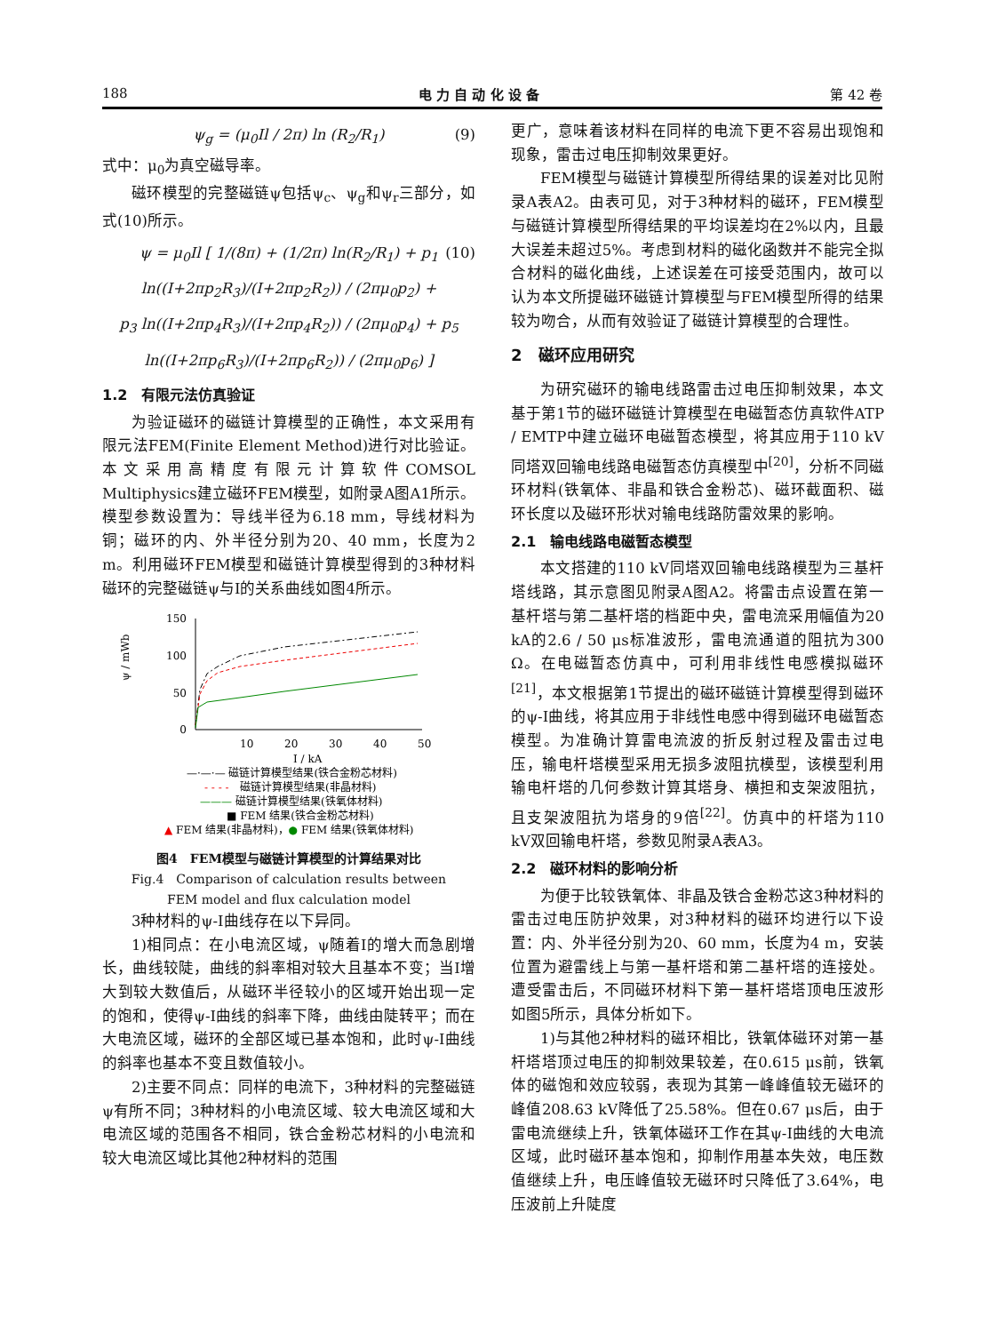188 电 力 自 动 化 设 备 第 42 卷
ψ<sub>g</sub> = (μ<sub>0</sub>Il / 2π) ln (R<sub>2</sub>/R<sub>1</sub>) (9)
式中：μ<sub>0</sub>为真空磁导率。
磁环模型的完整磁链ψ包括ψ<sub>c</sub>、ψ<sub>g</sub>和ψ<sub>r</sub>三部分，如式(10)所示。
ψ = μ<sub>0</sub>Il [ 1/(8π) + (1/2π) ln(R<sub>2</sub>/R<sub>1</sub>) + p<sub>1</sub> ln((I+2πp<sub>2</sub>R<sub>3</sub>)/(I+2πp<sub>2</sub>R<sub>2</sub>)) / (2πμ<sub>0</sub>p<sub>2</sub>) +
p<sub>3</sub> ln((I+2πp<sub>4</sub>R<sub>3</sub>)/(I+2πp<sub>4</sub>R<sub>2</sub>)) / (2πμ<sub>0</sub>p<sub>4</sub>) + p<sub>5</sub> ln((I+2πp<sub>6</sub>R<sub>3</sub>)/(I+2πp<sub>6</sub>R<sub>2</sub>)) / (2πμ<sub>0</sub>p<sub>6</sub>) ]
(10)
1.2　有限元法仿真验证
为验证磁环的磁链计算模型的正确性，本文采用有限元法FEM(Finite Element Method)进行对比验证。本文采用高精度有限元计算软件COMSOL Multiphysics建立磁环FEM模型，如附录A图A1所示。模型参数设置为：导线半径为6.18 mm，导线材料为铜；磁环的内、外半径分别为20、40 mm，长度为2 m。利用磁环FEM模型和磁链计算模型得到的3种材料磁环的完整磁链ψ与I的关系曲线如图4所示。
150
100
50
0
10
20
30
40
50
ψ / mWb
I / kA
—·—·— 磁链计算模型结果(铁合金粉芯材料)
- - - -
磁链计算模型结果(非晶材料)
———
磁链计算模型结果(铁氧体材料)
■ FEM 结果(铁合金粉芯材料)
▲ FEM 结果(非晶材料)，● FEM 结果(铁氧体材料)
图4　FEM模型与磁链计算模型的计算结果对比
Fig.4　Comparison of calculation results between
FEM model and flux calculation model
3种材料的ψ-I曲线存在以下异同。
1)相同点：在小电流区域，ψ随着I的增大而急剧增长，曲线较陡，曲线的斜率相对较大且基本不变；当I增大到较大数值后，从磁环半径较小的区域开始出现一定的饱和，使得ψ-I曲线的斜率下降，曲线由陡转平；而在大电流区域，磁环的全部区域已基本饱和，此时ψ-I曲线的斜率也基本不变且数值较小。
2)主要不同点：同样的电流下，3种材料的完整磁链ψ有所不同；3种材料的小电流区域、较大电流区域和大电流区域的范围各不相同，铁合金粉芯材料的小电流和较大电流区域比其他2种材料的范围
更广，意味着该材料在同样的电流下更不容易出现饱和现象，雷击过电压抑制效果更好。
FEM模型与磁链计算模型所得结果的误差对比见附录A表A2。由表可见，对于3种材料的磁环，FEM模型与磁链计算模型所得结果的平均误差均在2%以内，且最大误差未超过5%。考虑到材料的磁化函数并不能完全拟合材料的磁化曲线，上述误差在可接受范围内，故可以认为本文所提磁环磁链计算模型与FEM模型所得的结果较为吻合，从而有效验证了磁链计算模型的合理性。
2　磁环应用研究
为研究磁环的输电线路雷击过电压抑制效果，本文基于第1节的磁环磁链计算模型在电磁暂态仿真软件ATP / EMTP中建立磁环电磁暂态模型，将其应用于110 kV同塔双回输电线路电磁暂态仿真模型中<sup>[20]</sup>，分析不同磁环材料(铁氧体、非晶和铁合金粉芯)、磁环截面积、磁环长度以及磁环形状对输电线路防雷效果的影响。
2.1　输电线路电磁暂态模型
本文搭建的110 kV同塔双回输电线路模型为三基杆塔线路，其示意图见附录A图A2。将雷击点设置在第一基杆塔与第二基杆塔的档距中央，雷电流采用幅值为20 kA的2.6 / 50 μs标准波形，雷电流通道的阻抗为300 Ω。在电磁暂态仿真中，可利用非线性电感模拟磁环<sup>[21]</sup>，本文根据第1节提出的磁环磁链计算模型得到磁环的ψ-I曲线，将其应用于非线性电感中得到磁环电磁暂态模型。为准确计算雷电流波的折反射过程及雷击过电压，输电杆塔模型采用无损多波阻抗模型，该模型利用输电杆塔的几何参数计算其塔身、横担和支架波阻抗，且支架波阻抗为塔身的9倍<sup>[22]</sup>。仿真中的杆塔为110 kV双回输电杆塔，参数见附录A表A3。
2.2　磁环材料的影响分析
为便于比较铁氧体、非晶及铁合金粉芯这3种材料的雷击过电压防护效果，对3种材料的磁环均进行以下设置：内、外半径分别为20、60 mm，长度为4 m，安装位置为避雷线上与第一基杆塔和第二基杆塔的连接处。遭受雷击后，不同磁环材料下第一基杆塔塔顶电压波形如图5所示，具体分析如下。
1)与其他2种材料的磁环相比，铁氧体磁环对第一基杆塔塔顶过电压的抑制效果较差，在0.615 μs前，铁氧体的磁饱和效应较弱，表现为其第一峰峰值较无磁环的峰值208.63 kV降低了25.58%。但在0.67 μs后，由于雷电流继续上升，铁氧体磁环工作在其ψ-I曲线的大电流区域，此时磁环基本饱和，抑制作用基本失效，电压数值继续上升，电压峰值较无磁环时只降低了3.64%，电压波前上升陡度